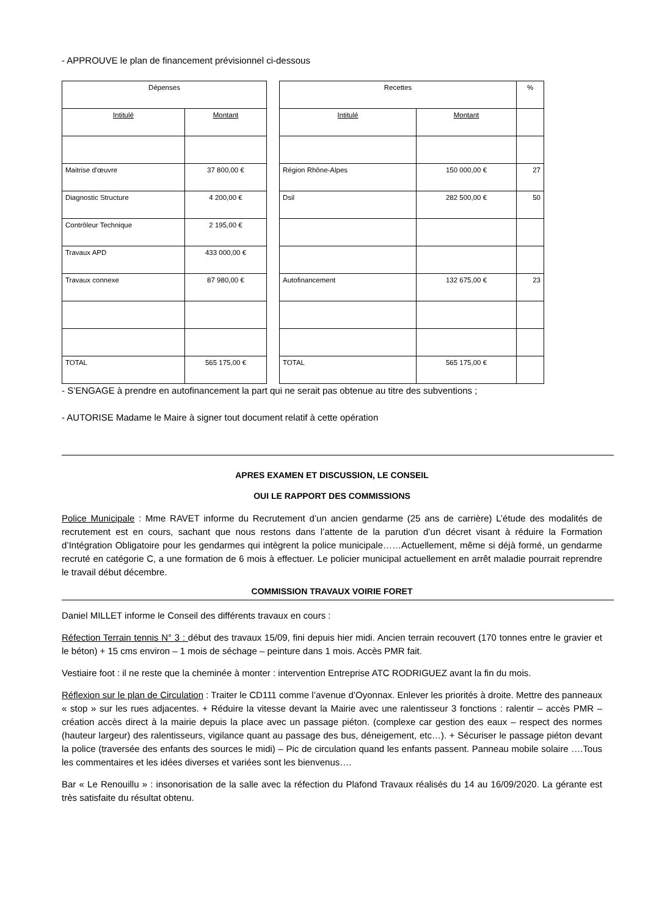- APPROUVE le plan de financement prévisionnel ci-dessous
| Dépenses | |
| Intitulé | Montant |
| Maitrise d'œuvre | 37 800,00 € |
| Diagnostic Structure | 4 200,00 € |
| Contrôleur Technique | 2 195,00 € |
| Travaux APD | 433 000,00 € |
| Travaux connexe | 87 980,00 € |
| TOTAL | 565 175,00 € |
| Recettes | | % |
| Intitulé | Montant | |
| Région Rhône-Alpes | 150 000,00 € | 27 |
| Dsil | 282 500,00 € | 50 |
| Autofinancement | 132 675,00 € | 23 |
| TOTAL | 565 175,00 € | |
- S’ENGAGE à prendre en autofinancement la part qui ne serait pas obtenue au titre des subventions ;
- AUTORISE Madame le Maire à signer tout document relatif à cette opération
APRES EXAMEN ET DISCUSSION, LE CONSEIL
OUI LE RAPPORT DES COMMISSIONS
Police Municipale : Mme RAVET informe du Recrutement d’un ancien gendarme (25 ans de carrière) L’étude des modalités de recrutement est en cours, sachant que nous restons dans l’attente de la parution d’un décret visant à réduire la Formation d’Intégration Obligatoire pour les gendarmes qui intègrent la police municipale……Actuellement, même si déjà formé, un gendarme recruté en catégorie C, a une formation de 6 mois à effectuer. Le policier municipal actuellement en arrêt maladie pourrait reprendre le travail début décembre.
COMMISSION TRAVAUX VOIRIE FORET
Daniel MILLET informe le Conseil des différents travaux en cours :
Réfection Terrain tennis N° 3 : début des travaux 15/09, fini depuis hier midi. Ancien terrain recouvert (170 tonnes entre le gravier et le béton) + 15 cms environ – 1 mois de séchage – peinture dans 1 mois. Accès PMR fait.
Vestiaire foot : il ne reste que la cheminée à monter : intervention Entreprise ATC RODRIGUEZ avant la fin du mois.
Réflexion sur le plan de Circulation : Traiter le CD111 comme l’avenue d’Oyonnax. Enlever les priorités à droite. Mettre des panneaux « stop » sur les rues adjacentes. + Réduire la vitesse devant la Mairie avec une ralentisseur 3 fonctions : ralentir – accès PMR – création accès direct à la mairie depuis la place avec un passage piéton. (complexe car gestion des eaux – respect des normes (hauteur largeur) des ralentisseurs, vigilance quant au passage des bus, déneigement, etc…). + Sécuriser le passage piéton devant la police (traversée des enfants des sources le midi) – Pic de circulation quand les enfants passent. Panneau mobile solaire ….Tous les commentaires et les idées diverses et variées sont les bienvenus….
Bar « Le Renouillu » : insonorisation de la salle avec la réfection du Plafond Travaux réalisés du 14 au 16/09/2020. La gérante est très satisfaite du résultat obtenu.